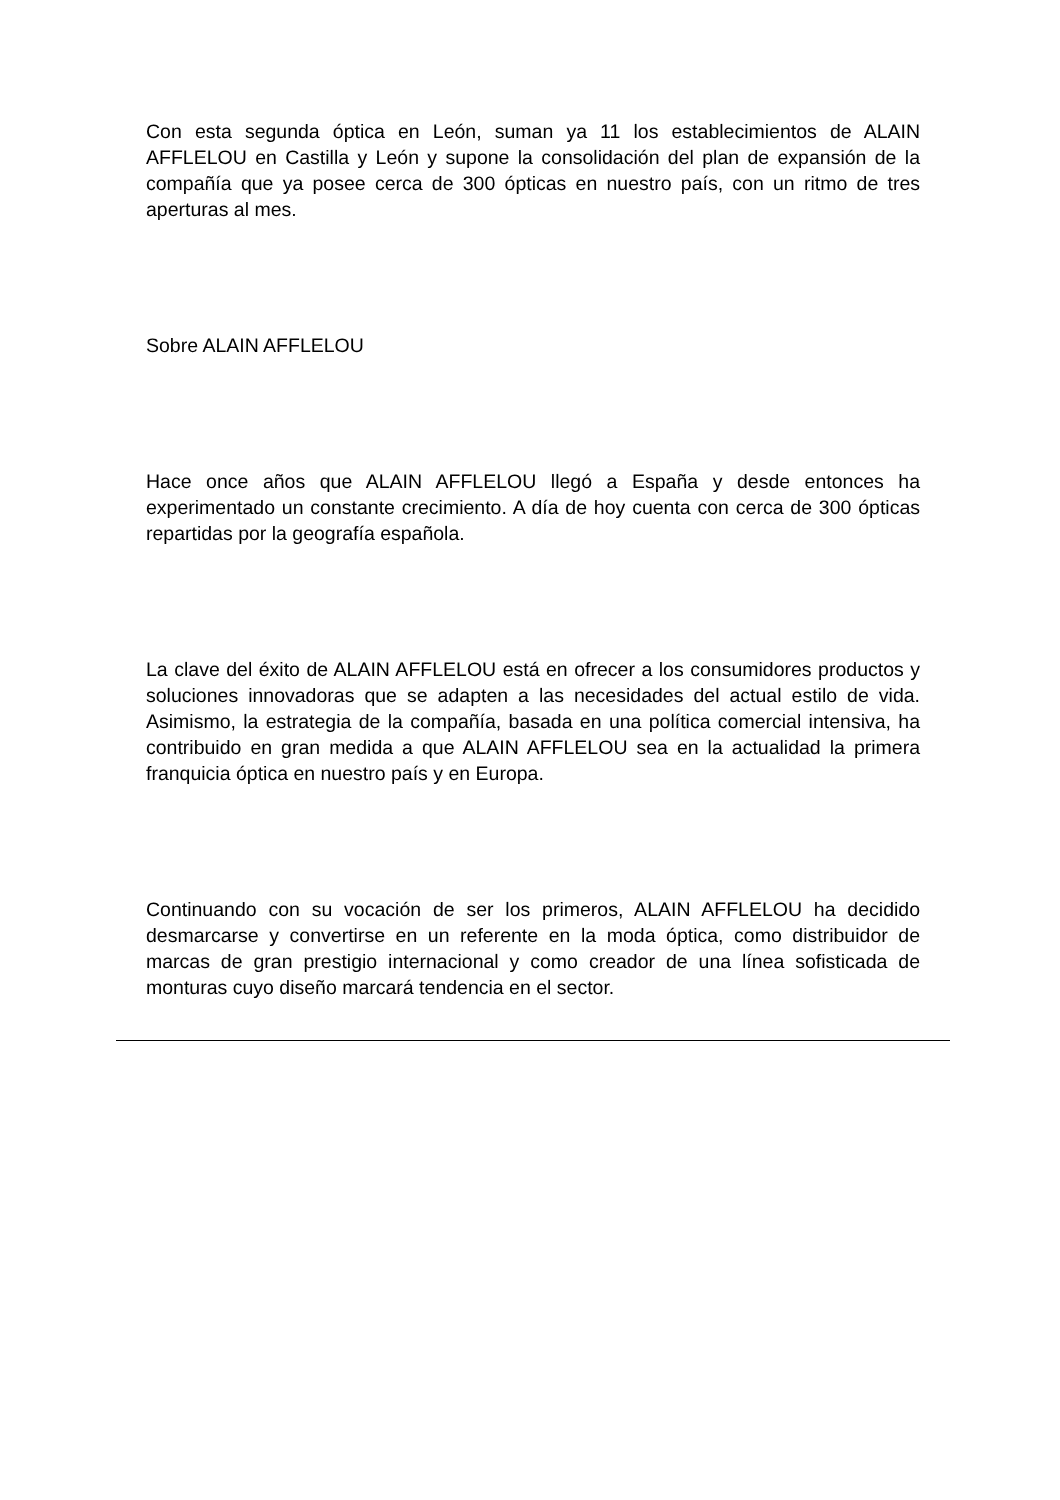Con esta segunda óptica en León, suman ya 11 los establecimientos de ALAIN AFFLELOU en Castilla y León y supone la consolidación del plan de expansión de la compañía que ya posee cerca de 300 ópticas en nuestro país, con un ritmo de tres aperturas al mes.
Sobre ALAIN AFFLELOU
Hace once años que ALAIN AFFLELOU llegó a España y desde entonces ha experimentado un constante crecimiento. A día de hoy cuenta con cerca de 300 ópticas repartidas por la geografía española.
La clave del éxito de ALAIN AFFLELOU está en ofrecer a los consumidores productos y soluciones innovadoras que se adapten a las necesidades del actual estilo de vida. Asimismo, la estrategia de la compañía, basada en una política comercial intensiva, ha contribuido en gran medida a que ALAIN AFFLELOU sea en la actualidad la primera franquicia óptica en nuestro país y en Europa.
Continuando con su vocación de ser los primeros, ALAIN AFFLELOU ha decidido desmarcarse y convertirse en un referente en la moda óptica, como distribuidor de marcas de gran prestigio internacional y como creador de una línea sofisticada de monturas cuyo diseño marcará tendencia en el sector.